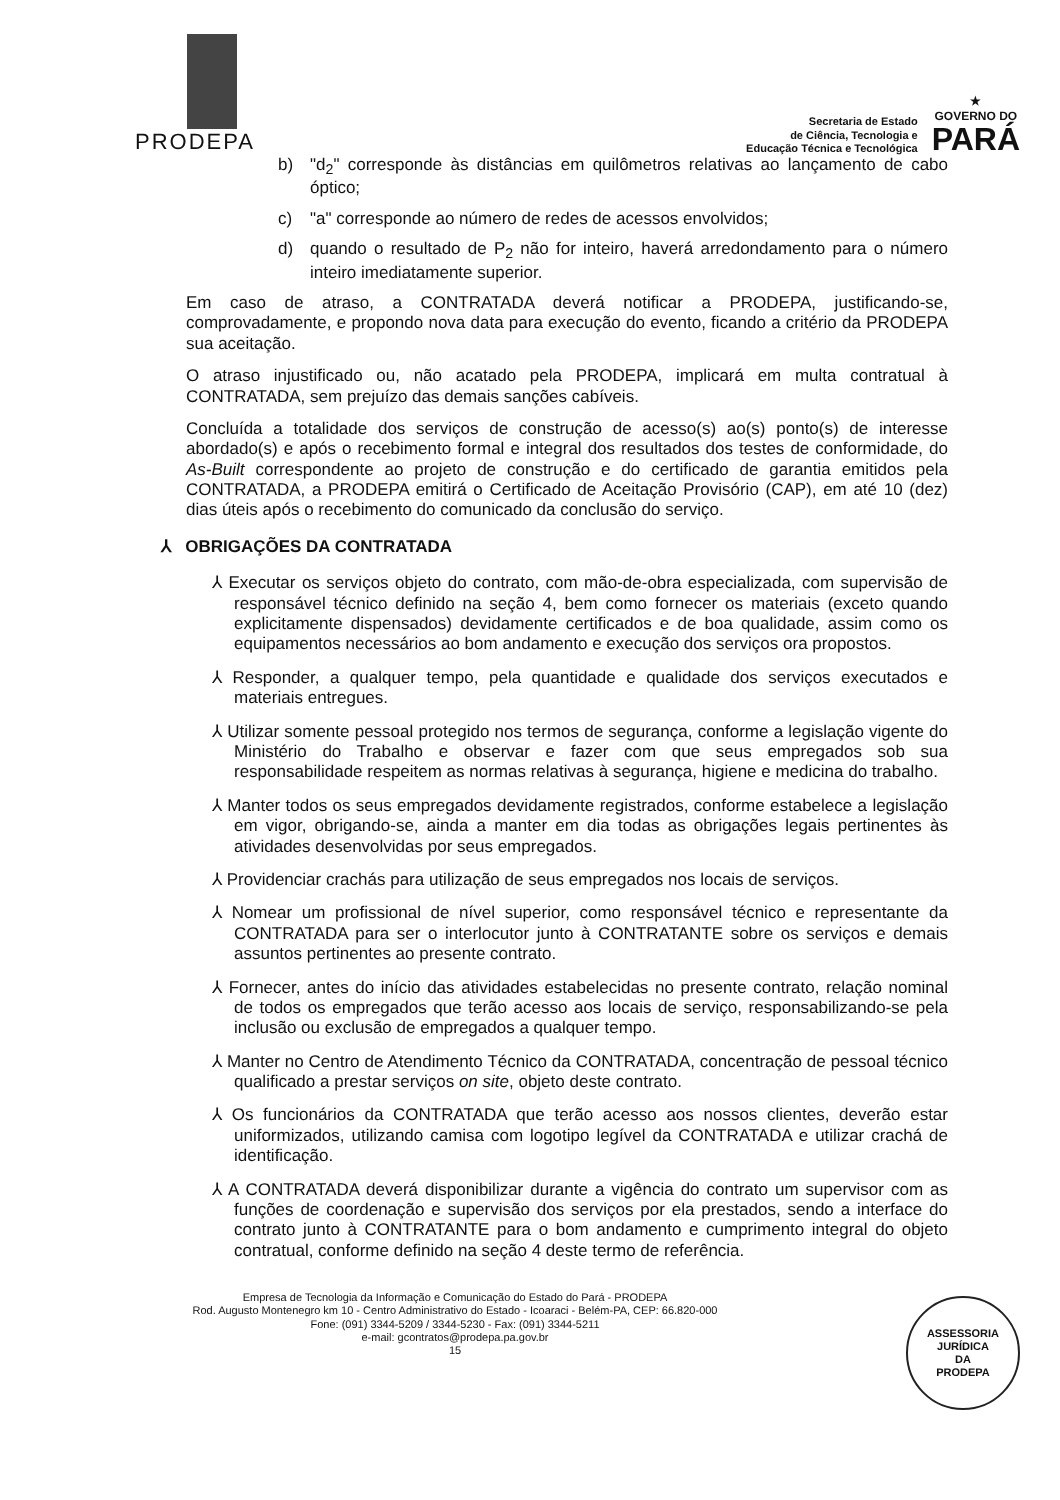PRODEPA
Secretaria de Estado
de Ciência, Tecnologia e
Educação Técnica e Tecnológica
★
GOVERNO DO
PARÁ
b) "d<sub>2</sub>" corresponde às distâncias em quilômetros relativas ao lançamento de cabo óptico;
c) "a" corresponde ao número de redes de acessos envolvidos;
d) quando o resultado de P<sub>2</sub> não for inteiro, haverá arredondamento para o número inteiro imediatamente superior.
Em caso de atraso, a CONTRATADA deverá notificar a PRODEPA, justificando-se, comprovadamente, e propondo nova data para execução do evento, ficando a critério da PRODEPA sua aceitação.
O atraso injustificado ou, não acatado pela PRODEPA, implicará em multa contratual à CONTRATADA, sem prejuízo das demais sanções cabíveis.
Concluída a totalidade dos serviços de construção de acesso(s) ao(s) ponto(s) de interesse abordado(s) e após o recebimento formal e integral dos resultados dos testes de conformidade, do As-Built correspondente ao projeto de construção e do certificado de garantia emitidos pela CONTRATADA, a PRODEPA emitirá o Certificado de Aceitação Provisório (CAP), em até 10 (dez) dias úteis após o recebimento do comunicado da conclusão do serviço.
⅄ OBRIGAÇÕES DA CONTRATADA
⅄ Executar os serviços objeto do contrato, com mão-de-obra especializada, com supervisão de responsável técnico definido na seção 4, bem como fornecer os materiais (exceto quando explicitamente dispensados) devidamente certificados e de boa qualidade, assim como os equipamentos necessários ao bom andamento e execução dos serviços ora propostos.
⅄ Responder, a qualquer tempo, pela quantidade e qualidade dos serviços executados e materiais entregues.
⅄ Utilizar somente pessoal protegido nos termos de segurança, conforme a legislação vigente do Ministério do Trabalho e observar e fazer com que seus empregados sob sua responsabilidade respeitem as normas relativas à segurança, higiene e medicina do trabalho.
⅄ Manter todos os seus empregados devidamente registrados, conforme estabelece a legislação em vigor, obrigando-se, ainda a manter em dia todas as obrigações legais pertinentes às atividades desenvolvidas por seus empregados.
⅄ Providenciar crachás para utilização de seus empregados nos locais de serviços.
⅄ Nomear um profissional de nível superior, como responsável técnico e representante da CONTRATADA para ser o interlocutor junto à CONTRATANTE sobre os serviços e demais assuntos pertinentes ao presente contrato.
⅄ Fornecer, antes do início das atividades estabelecidas no presente contrato, relação nominal de todos os empregados que terão acesso aos locais de serviço, responsabilizando-se pela inclusão ou exclusão de empregados a qualquer tempo.
⅄ Manter no Centro de Atendimento Técnico da CONTRATADA, concentração de pessoal técnico qualificado a prestar serviços on site, objeto deste contrato.
⅄ Os funcionários da CONTRATADA que terão acesso aos nossos clientes, deverão estar uniformizados, utilizando camisa com logotipo legível da CONTRATADA e utilizar crachá de identificação.
⅄ A CONTRATADA deverá disponibilizar durante a vigência do contrato um supervisor com as funções de coordenação e supervisão dos serviços por ela prestados, sendo a interface do contrato junto à CONTRATANTE para o bom andamento e cumprimento integral do objeto contratual, conforme definido na seção 4 deste termo de referência.
Empresa de Tecnologia da Informação e Comunicação do Estado do Pará - PRODEPA
Rod. Augusto Montenegro km 10 - Centro Administrativo do Estado - Icoaraci - Belém-PA, CEP: 66.820-000
Fone: (091) 3344-5209 / 3344-5230 - Fax: (091) 3344-5211
e-mail: gcontratos@prodepa.pa.gov.br
15
ASSESSORIA
JURÍDICA
DA
PRODEPA